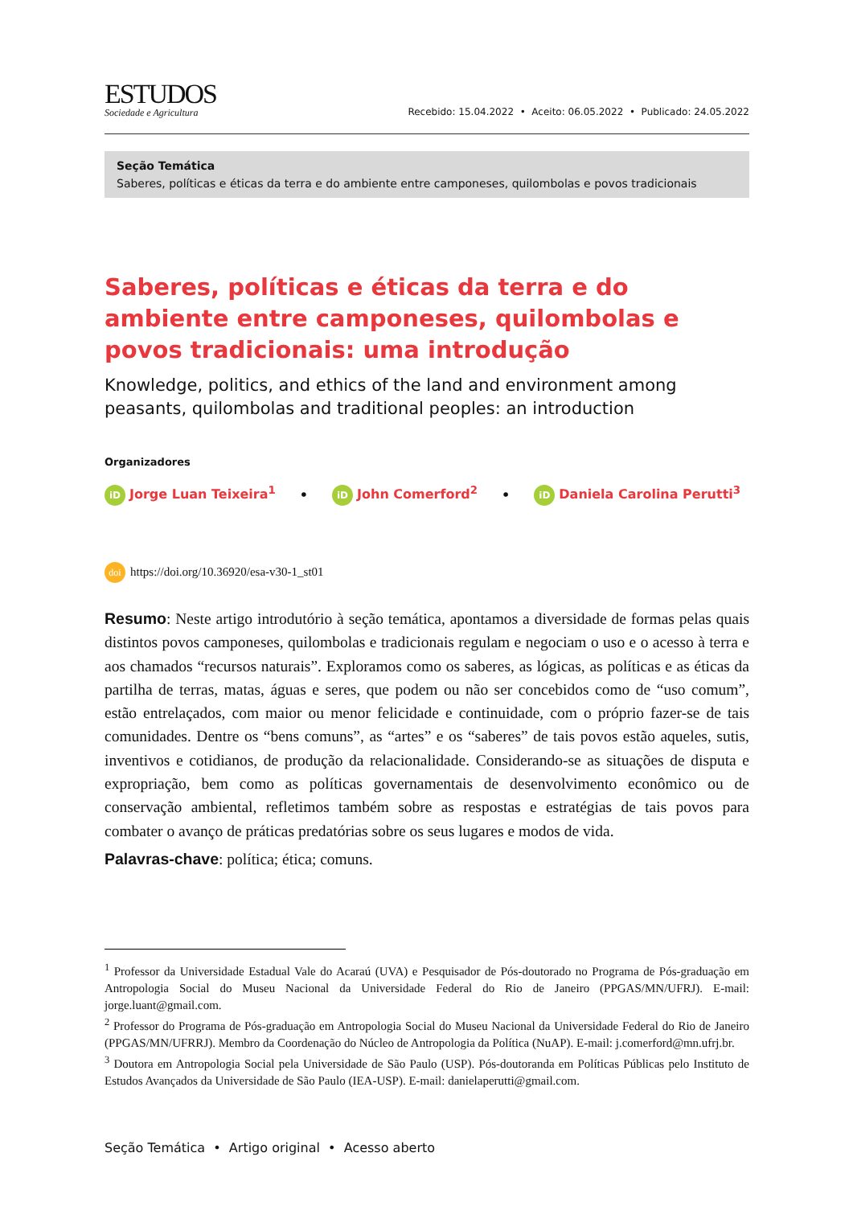ESTUDOS
Sociedade e Agricultura
Recebido: 15.04.2022 • Aceito: 06.05.2022 • Publicado: 24.05.2022
Seção Temática
Saberes, políticas e éticas da terra e do ambiente entre camponeses, quilombolas e povos tradicionais
Saberes, políticas e éticas da terra e do ambiente entre camponeses, quilombolas e povos tradicionais: uma introdução
Knowledge, politics, and ethics of the land and environment among
peasants, quilombolas and traditional peoples: an introduction
Organizadores
iD Jorge Luan Teixeira<sup>1</sup> • iD John Comerford<sup>2</sup> • iD Daniela Carolina Perutti<sup>3</sup>
doi https://doi.org/10.36920/esa-v30-1_st01
Resumo: Neste artigo introdutório à seção temática, apontamos a diversidade de formas pelas quais distintos povos camponeses, quilombolas e tradicionais regulam e negociam o uso e o acesso à terra e aos chamados “recursos naturais”. Exploramos como os saberes, as lógicas, as políticas e as éticas da partilha de terras, matas, águas e seres, que podem ou não ser concebidos como de “uso comum”, estão entrelaçados, com maior ou menor felicidade e continuidade, com o próprio fazer-se de tais comunidades. Dentre os “bens comuns”, as “artes” e os “saberes” de tais povos estão aqueles, sutis, inventivos e cotidianos, de produção da relacionalidade. Considerando-se as situações de disputa e expropriação, bem como as políticas governamentais de desenvolvimento econômico ou de conservação ambiental, refletimos também sobre as respostas e estratégias de tais povos para combater o avanço de práticas predatórias sobre os seus lugares e modos de vida.
Palavras-chave: política; ética; comuns.
<sup>1</sup> Professor da Universidade Estadual Vale do Acaraú (UVA) e Pesquisador de Pós-doutorado no Programa de Pós-graduação em Antropologia Social do Museu Nacional da Universidade Federal do Rio de Janeiro (PPGAS/MN/UFRJ). E-mail: jorge.luant@gmail.com.
<sup>2</sup> Professor do Programa de Pós-graduação em Antropologia Social do Museu Nacional da Universidade Federal do Rio de Janeiro (PPGAS/MN/UFRRJ). Membro da Coordenação do Núcleo de Antropologia da Política (NuAP). E-mail: j.comerford@mn.ufrj.br.
<sup>3</sup> Doutora em Antropologia Social pela Universidade de São Paulo (USP). Pós-doutoranda em Políticas Públicas pelo Instituto de Estudos Avançados da Universidade de São Paulo (IEA-USP). E-mail: danielaperutti@gmail.com.
Seção Temática • Artigo original • Acesso aberto